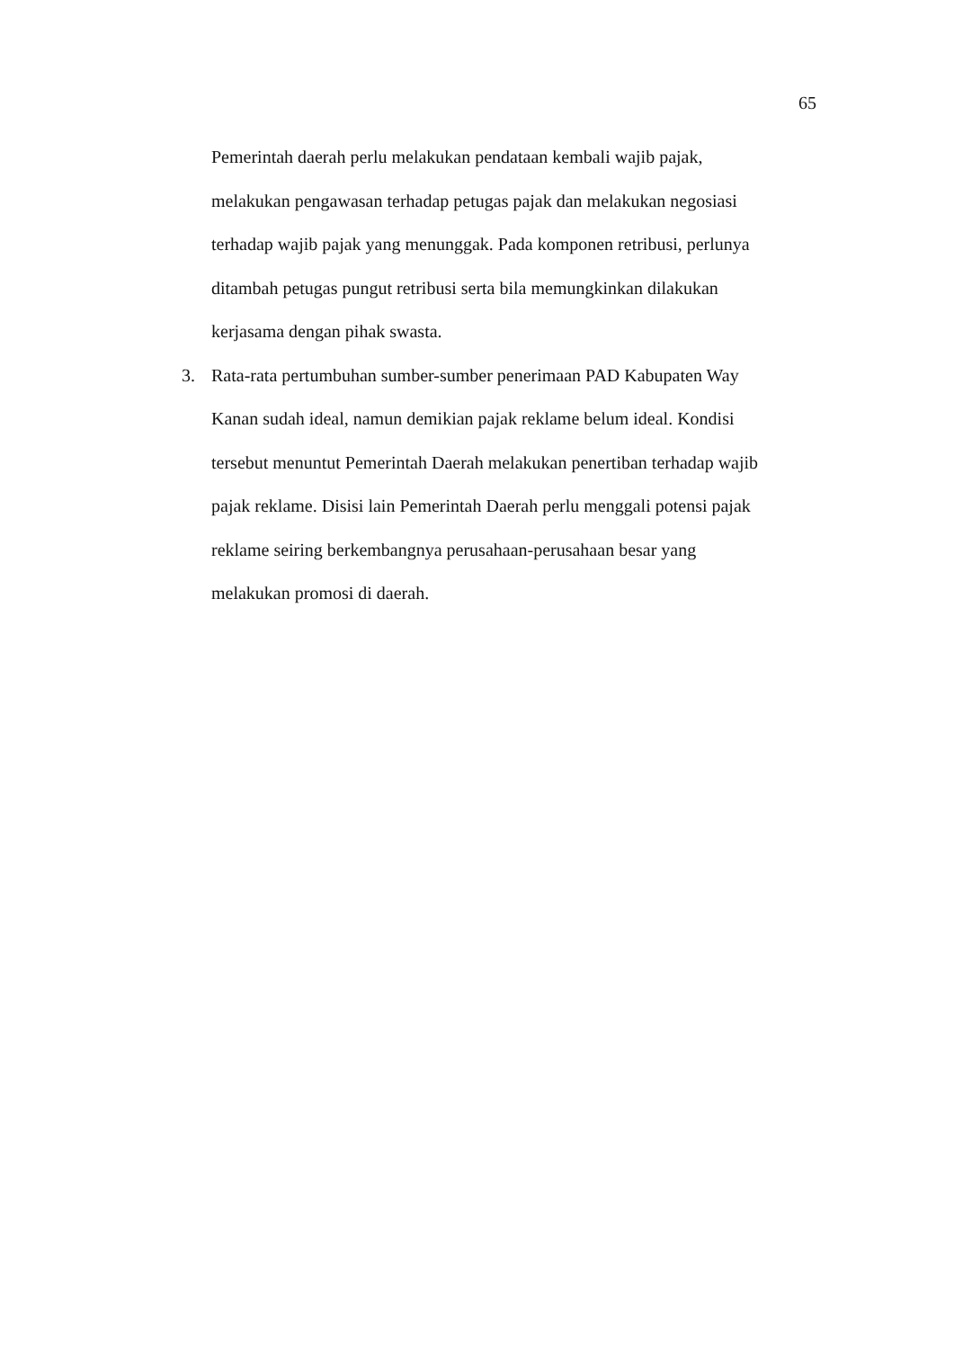65
Pemerintah daerah perlu melakukan pendataan kembali wajib pajak,
melakukan pengawasan terhadap petugas pajak dan melakukan negosiasi
terhadap wajib pajak yang menunggak. Pada komponen retribusi, perlunya
ditambah petugas pungut retribusi serta bila memungkinkan dilakukan
kerjasama dengan pihak swasta.
3. Rata-rata pertumbuhan sumber-sumber penerimaan PAD Kabupaten Way
Kanan sudah ideal, namun demikian pajak reklame belum ideal. Kondisi
tersebut menuntut Pemerintah Daerah melakukan penertiban terhadap wajib
pajak reklame. Disisi lain Pemerintah Daerah perlu menggali potensi pajak
reklame seiring berkembangnya perusahaan-perusahaan besar yang
melakukan promosi di daerah.